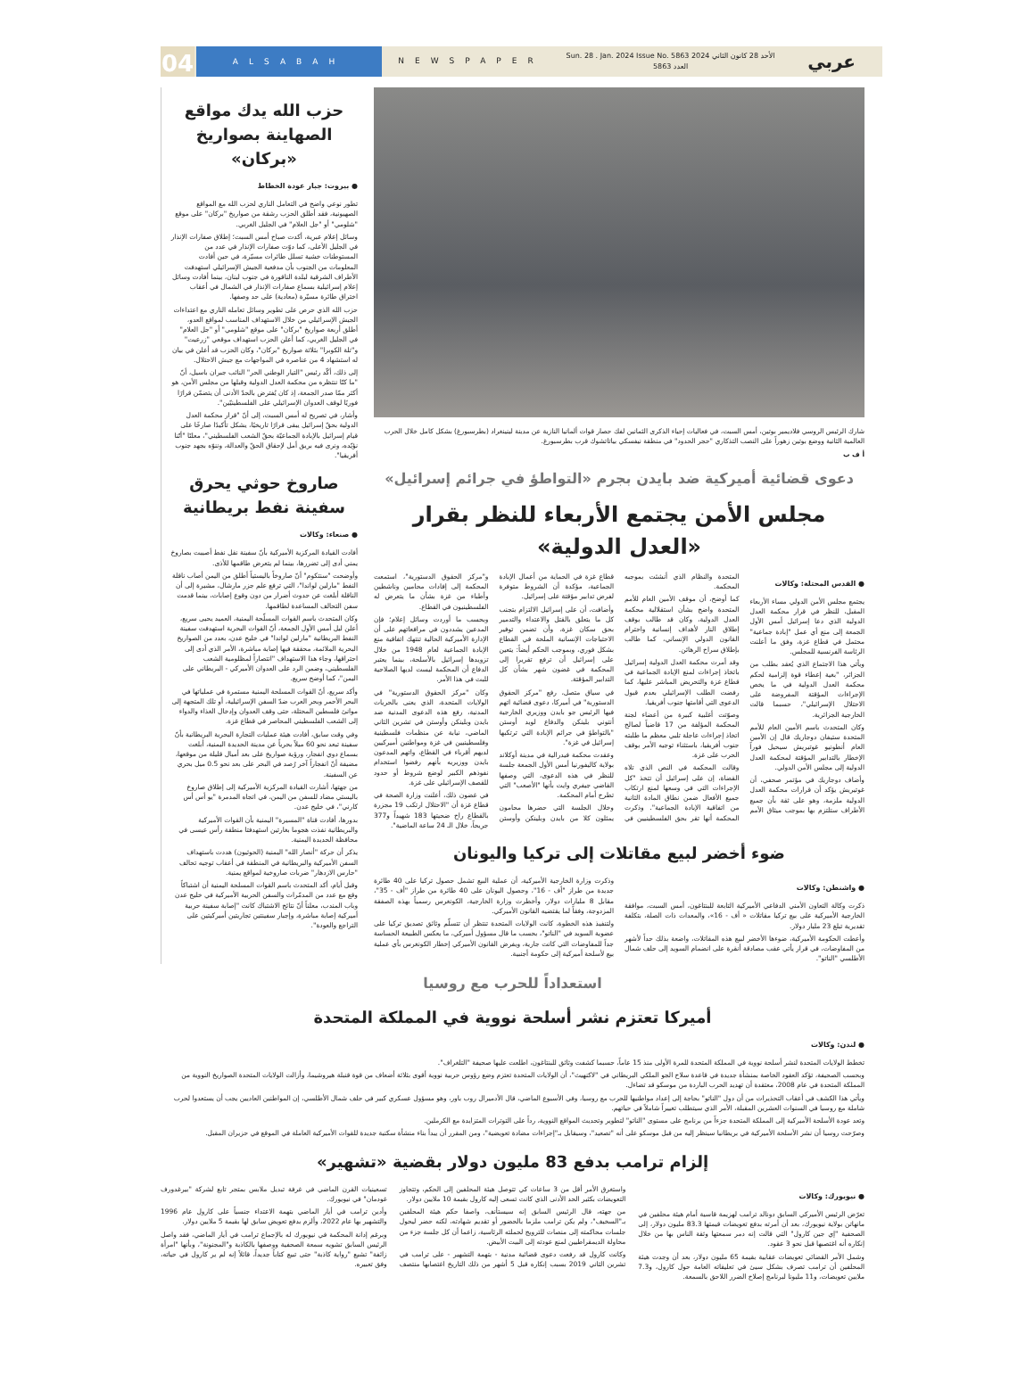04
ALSABAH
NEWSPAPER
Sun. 28 . Jan. 2024 Issue No. 5863 الأحد 28 كانون الثاني 2024 العدد 5863
عربي
شارك الرئيس الروسي فلاديمير بوتين، أمس السبت، في فعاليات إحياء الذكرى الثمانين لفك حصار قوات ألمانيا النازية عن مدينة لينينغراد (بطرسبورغ) بشكل كامل خلال الحرب العالمية الثانية ووضع بوتين زهوراً على النصب التذكاري "حجر الحدود" في منطقة نيفسكي بياتاتشوك قرب بطرسبورغ.
أ ف ب
دعوى قضائية أميركية ضد بايدن بجرم «التواطؤ في جرائم إسرائيل»
مجلس الأمن يجتمع الأربعاء للنظر بقرار «العدل الدولية»
● القدس المحتلة: وكالات
يجتمع مجلس الأمن الدولي مساء الأربعاء المقبل، للنظر في قرار محكمة العدل الدولية الذي دعا إسرائيل أمس الأول الجمعة إلى منع أي عمل "إبادة جماعية" محتمل في قطاع غزة، وفق ما أعلنت الرئاسة الفرنسية للمجلس.
ويأتي هذا الاجتماع الذي يُعقد بطلب من الجزائر، "بغية إعطاء قوة إلزامية لحكم محكمة العدل الدولية في ما يخص الإجراءات المؤقتة المفروضة على الاحتلال الإسرائيلي"، حسبما قالت الخارجية الجزائرية.
وكان المتحدث باسم الأمين العام للأمم المتحدة ستيفان دوجاريك قال إن الأمين العام أنطونيو غوتيريش سيحيل فوراً الإخطار بالتدابير المؤقتة لمحكمة العدل الدولية إلى مجلس الأمن الدولي.
وأضاف دوجاريك في مؤتمر صحفي، أن غوتيريش يؤكد أن قرارات محكمة العدل الدولية ملزمة، وهو على ثقة بأن جميع الأطراف ستلتزم بها بموجب ميثاق الأمم المتحدة والنظام الذي أنشئت بموجبه المحكمة.
كما أوضح، أن موقف الأمين العام للأمم المتحدة واضح بشأن استقلالية محكمة العدل الدولية، وكان قد طالب بوقف إطلاق النار لأهداف إنسانية واحترام القانون الدولي الإنساني، كما طالب بإطلاق سراح الرهائن.
وقد أمرت محكمة العدل الدولية إسرائيل باتخاذ إجراءات لمنع الإبادة الجماعية في قطاع غزة والتحريض المباشر عليها، كما رفضت الطلب الإسرائيلي بعدم قبول الدعوى التي أقامتها جنوب أفريقيا.
وصوّتت أغلبية كبيرة من أعضاء لجنة المحكمة المؤلفة من 17 قاضياً لصالح اتخاذ إجراءات عاجلة تلبي معظم ما طلبته جنوب أفريقيا، باستثناء توجيه الأمر بوقف الحرب على غزة.
وقالت المحكمة في النص الذي تلاه القضاة، إن على إسرائيل أن تتخذ "كل الإجراءات التي في وسعها لمنع ارتكاب جميع الأفعال ضمن نطاق المادة الثانية من اتفاقية الإبادة الجماعية". وذكرت المحكمة أنها تقر بحق الفلسطينيين في قطاع غزة في الحماية من أعمال الإبادة الجماعية، مؤكدة أن الشروط متوفرة لفرض تدابير مؤقتة على إسرائيل.
وأضافت، أن على إسرائيل الالتزام بتجنب كل ما يتعلق بالقتل والاعتداء والتدمير بحق سكان غزة، وأن تضمن توفير الاحتياجات الإنسانية الملحة في القطاع بشكل فوري، وبموجب الحكم أيضاً: يتعين على إسرائيل أن ترفع تقريرا إلى المحكمة في غضون شهر بشأن كل التدابير المؤقتة.
في سياق متصل، رفع "مركز الحقوق الدستورية" في أميركا، دعوى قضائية اتهم فيها الرئيس جو بايدن ووزيري الخارجية أنتوني بلينكن والدفاع لويد أوستن "بالتواطؤ في جرائم الإبادة التي ترتكبها إسرائيل في غزة".
وعقدت محكمة فيدرالية في مدينة أوكلاند بولاية كاليفورنيا أمس الأول الجمعة جلسة للنظر في هذه الدعوى، التي وصفها القاضي جيفري وايت بأنها "الأصعب" التي تطرح أمام المحكمة.
وخلال الجلسة التي حضرها محامون يمثلون كلا من بايدن وبلينكن وأوستن و"مركز الحقوق الدستورية"، استمعت المحكمة إلى إفادات محامين وناشطين وأطباء من غزة بشأن ما يتعرض له الفلسطينيون في القطاع.
وبحسب ما أوردت وسائل إعلام؛ فإن المدعين يشددون في مرافعاتهم على أن الإدارة الأميركية الحالية تنتهك اتفاقية منع الإبادة الجماعية لعام 1948 من خلال تزويدها إسرائيل بالأسلحة، بينما يعتبر الدفاع أن المحكمة ليست لديها الصلاحية للبت في هذا الأمر.
وكان "مركز الحقوق الدستورية" في الولايات المتحدة، الذي يعنى بالحريات المدنية، رفع هذه الدعوى المدنية ضد بايدن وبلينكن وأوستن في تشرين الثاني الماضي، نيابة عن منظمات فلسطينية وفلسطينيين في غزة ومواطنين أميركيين لديهم أقرباء في القطاع، واتهم المدعون بايدن ووزيريه بأنهم رفضوا استخدام نفوذهم الكبير لوضع شروط أو حدود للقصف الإسرائيلي على غزة.
في غضون ذلك، أعلنت وزارة الصحة في قطاع غزة أن "الاحتلال ارتكب 19 مجزرة بالقطاع راح ضحيتها 183 شهيداً و377 جريحاً، خلال الـ 24 ساعة الماضية".
ضوء أخضر لبيع مقاتلات إلى تركيا واليونان
● واشنطن: وكالات
ذكرت وكالة التعاون الأمني الدفاعي الأميركية التابعة للبنتاغون، أمس السبت، موافقة الخارجية الأميركية على بيع تركيا مقاتلات « أف - 16»، والمعدات ذات الصلة، بتكلفة تقديرية تبلغ 23 مليار دولار.
وأعطت الحكومة الأميركية، ضوءها الأخضر لبيع هذه المقاتلات، واضعة بذلك حداً لأشهر من المفاوضات، في قرار يأتي عقب مصادقة أنقرة على انضمام السويد إلى حلف شمال الأطلسي "الناتو".
وذكرت وزارة الخارجية الأميركية، أن عملية البيع تشمل حصول تركيا على 40 طائرة جديدة من طراز "أف - 16"، وحصول اليونان على 40 طائرة من طراز "أف - 35"، مقابل 8 مليارات دولار، وأخطرت وزارة الخارجية، الكونغرس رسمياً بهذه الصفقة المزدوجة، وفقاً لما يقتضيه القانون الأميركي.
ولتنفيذ هذه الخطوة، كانت الولايات المتحدة تنتظر أن تتسلّم وثائق تصديق تركيا على عضوية السويد في "الناتو"، بحسب ما قال مسؤول أميركي، ما يعكس الطبيعة الحساسة جداً للمفاوضات التي كانت جارية، ويفرض القانون الأميركي إخطار الكونغرس بأي عملية بيع لأسلحة أميركية إلى حكومة أجنبية.
حزب الله يدك مواقع الصهاينة بصواريخ «بركان»
● بيروت: جبار عودة الخطاط
تطور نوعي واضح في التعامل الناري لحزب الله مع المواقع الصهيونية، فقد أطلق الحزب رشقة من صواريخ "بركان" على موقع "شلومي" أو "جل العلام" في الجليل الغربي.
وسائل إعلام عبرية، أكدت صباح أمس السبت؛ إطلاق صفارات الإنذار في الجليل الأعلى، كما دوّت صفارات الإنذار في عدد من المستوطنات خشية تسلل طائرات مسيّرة، في حين أفادت المعلومات من الجنوب بأن مدفعية الجيش الإسرائيلي استهدفت الأطراف الشرقية لبلدة الناقورة في جنوب لبنان، بينما أفادت وسائل إعلام إسرائيلية بسماع صفارات الإنذار في الشمال في أعقاب اختراق طائرة مسيّرة (معادية) على حد وصفها.
حزب الله الذي حرص على تطوير وسائل تعامله الناري مع اعتداءات الجيش الإسرائيلي من خلال الاستهداف المناسب لمواقع العدو، أطلق أربعة صواريخ "بركان" على موقع "شلومي" أو "جل العلام" في الجليل الغربي، كما أعلن الحزب استهداف موقعي "زرعيت" و"تلة الكوبرا" بثلاثة صواريخ "بركان"، وكان الحزب قد أعلن في بيان له استشهاد 4 من عناصره في المواجهات مع جيش الاحتلال.
إلى ذلك، أكّد رئيس "التيار الوطني الحر" النائب جبران باسيل، أنّ "ما كنّا ننتظره من محكمة العدل الدولية وقبلها من مجلس الأمن، هو أكثر ممّا صدر الجمعة، إذ كان يُفترض بالحدّ الأدنى أن يتضمّن قرارًا فوريًا لوقف العدوان الإسرائيلي على الفلسطينيّين".
وأشار، في تصريح له أمس السبت، إلى أنّ "قرار محكمة العدل الدولية بحقّ إسرائيل يبقى قرارًا تاريخيًا، يشكل تأكيدًا صارخًا على قيام إسرائيل بالإبادة الجماعيّة بحقّ الشعب الفلسطيني"، معلنًا "أنّنا نؤيّده، ونرى فيه بريق أمل لإحقاق الحقّ والعدالة، وننوّه بجهد جنوب أفريقيا".
صاروخ حوثي يحرق سفينة نفط بريطانية
● صنعاء: وكالات
أفادت القيادة المركزية الأميركية بأنّ سفينة نقل نفط أصيبت بصاروخ يمني أدى إلى تضررها، بينما لم يتعرض طاقمها للأذى.
وأوضحت "سنتكوم" أنّ صاروخاً باليستياً أطلق من اليمن أصاب ناقلة النفط "مارلين لواندا"، التي ترفع علم جزر مارشال، مشيرة إلى أن الناقلة أبلغت عن حدوث أضرار من دون وقوع إصابات، بينما قدمت سفن التحالف المساعدة لطاقمها.
وكان المتحدث باسم القوات المسلّحة اليمنية، العميد يحيى سريع، أعلن ليل أمس الأول الجمعة، أنّ القوات البحرية استهدفت سفينة النفط البريطانية "مارلين لواندا" في خليج عدن، بعدد من الصواريخ البحرية الملائمة، محققة فيها إصابة مباشرة، الأمر الذي أدى إلى احتراقها، وجاء هذا الاستهداف "انتصاراً لمظلومية الشعب الفلسطيني، وضمن الرد على العدوان الأميركي - البريطاني على اليمن"، كما أوضح سريع.
وأكد سريع، أنّ القوات المسلحة اليمنية مستمرة في عملياتها في البحر الأحمر وبحر العرب ضدّ السفن الإسرائيلية، أو تلك المتجهة إلى موانئ فلسطين المحتلة، حتى وقف العدوان وإدخال الغذاء والدواء إلى الشعب الفلسطيني المحاصر في قطاع غزة.
وفي وقت سابق، أفادت هيئة عمليات التجارة البحرية البريطانية بأنّ سفينة تبعد نحو 60 ميلاً بحرياً عن مدينة الحديدة اليمنية، أبلغت بسماع دوي انفجار، ورؤية صواريخ على بعد أميال قليلة من موقعها، مضيفة أنّ انفجاراً آخر رُصد في البحر على بعد نحو 0.5 ميل بحري عن السفينة.
من جهتها، أشارت القيادة المركزية الأميركية إلى إطلاق صاروخ باليستي مضاد للسفن من اليمن، في اتجاه المدمرة "يو أس أس كارني"، في خليج عدن.
بدورها، أفادت قناة "المسيرة" اليمنية بأن القوات الأميركية والبريطانية نفذت هجوما بغارتين استهدفتا منطقة رأس عيسى في محافظة الحديدة اليمنية.
يذكر أن حركة "أنصار الله" اليمنية (الحوثيون) هددت باستهداف السفن الأميركية والبريطانية في المنطقة في أعقاب توجيه تحالف "حارس الازدهار" ضربات صاروخية لمواقع يمنية.
وقبل أيام، أكد المتحدث باسم القوات المسلحة اليمنية أن اشتباكاً وقع مع عدد من المدمّرات والسفن الحربية الأميركية في خليج عدن وباب المندب، معلناً أنّ نتائج الاشتباك كانت "إصابة سفينة حربية أميركية إصابة مباشرة، وإجبار سفينتين تجاريتين أميركيتين على التراجع والعودة".
استعداداً للحرب مع روسيا
أميركا تعتزم نشر أسلحة نووية في المملكة المتحدة
● لندن: وكالات
تخطط الولايات المتحدة لنشر أسلحة نووية في المملكة المتحدة للمرة الأولى منذ 15 عاماً، حسبما كشفت وثائق للبنتاغون، اطلعت عليها صحيفة "التلغراف".
وبحسب الصحيفة، تؤكد العقود الخاصة بمنشأة جديدة في قاعدة سلاح الجو الملكي البريطاني في "لاكنهيث"، أن الولايات المتحدة تعتزم وضع رؤوس حربية نووية أقوى بثلاثة أضعاف من قوة قنبلة هيروشيما، وأزالت الولايات المتحدة الصواريخ النووية من المملكة المتحدة في عام 2008، معتقدة أن تهديد الحرب الباردة من موسكو قد تضاءل.
ويأتي هذا الكشف في أعقاب التحذيرات من أن دول "الناتو" بحاجة إلى إعداد مواطنيها للحرب مع روسيا، وفي الأسبوع الماضي، قال الأدميرال روب باور، وهو مسؤول عسكري كبير في حلف شمال الأطلسي، إن المواطنين العاديين يجب أن يستعدوا لحرب شاملة مع روسيا في السنوات العشرين المقبلة، الأمر الذي سيتطلب تغييراً شاملاً في حياتهم.
وتعد عودة الأسلحة الأميركية إلى المملكة المتحدة جزءاً من برنامج على مستوى "الناتو" لتطوير وتحديث المواقع النووية، رداً على التوترات المتزايدة مع الكرملين.
وصرّحت روسيا أن نشر الأسلحة الأميركية في بريطانيا سينظر إليه من قبل موسكو على أنه "تصعيد"، وسيقابل بـ"إجراءات مضادة تعويضية"، ومن المقرر أن يبدأ بناء منشأة سكنية جديدة للقوات الأميركية العاملة في الموقع في حزيران المقبل.
إلزام ترامب بدفع 83 مليون دولار بقضية «تشهير»
● نيويورك: وكالات
تعرّض الرئيس الأميركي السابق دونالد ترامب لهزيمة قاسية أمام هيئة محلفين في مانهاتن بولاية نيويورك، بعد أن أمرته بدفع تعويضات قيمتها 83.3 مليون دولار، إلى الصحفية "إي جين كارول" التي قالت إنه دمر سمعتها وثقة الناس بها من خلال إنكاره أنه اغتصبها قبل نحو 3 عقود.
وشمل الأمر القضائي تعويضات عقابية بقيمة 65 مليون دولار، بعد أن وجدت هيئة المحلفين أن ترامب تصرف بشكل سيئ في تعليقاته العامة حول كارول، و7.3 ملايين تعويضات، و11 مليونا لبرنامج إصلاح الضرر اللاحق بالسمعة.
واستغرق الأمر أقل من 3 ساعات كي تتوصل هيئة المحلفين إلى الحكم، وتتجاوز التعويضات بكثير الحد الأدنى الذي كانت تسعى إليه كارول بقيمة 10 ملايين دولار.
من جهته، قال الرئيس السابق إنه سيستأنف، واصفا حكم هيئة المحلفين بـ"السخيف"، ولم يكن ترامب ملزما بالحضور أو تقديم شهادته، لكنه حضر ليحول جلسات محاكمته إلى منصات للترويج لحملته الرئاسية، زاعما أن كل جلسة جزء من محاولة الديمقراطيين لمنع عودته إلى البيت الأبيض.
وكانت كارول قد رفعت دعوى قضائية مدنية - بتهمة التشهير - على ترامب في تشرين الثاني 2019 بسبب إنكاره قبل 5 أشهر من ذلك التاريخ اغتصابها منتصف تسعينيات القرن الماضي في غرفة تبديل ملابس بمتجر تابع لشركة "بيرغدورف غودمان" في نيويورك.
وأدين ترامب في أيار الماضي بتهمة الاعتداء جنسياً على كارول عام 1996 والتشهير بها عام 2022، وألزم بدفع تعويض سابق لها بقيمة 5 ملايين دولار.
وبرغم إدانة المحكمة في نيويورك له بالإجماع ترامب في أيار الماضي، فقد واصل الرئيس السابق تشويه سمعة الصحفية ووصفها بالكاذبة و"المجنونة"، وبأنها "امرأة زائفة" تشيع "رواية كاذبة" حتى تبيع كتاباً جديداً، قائلاً إنه لم ير كارول في حياته، وفق تعبيره.